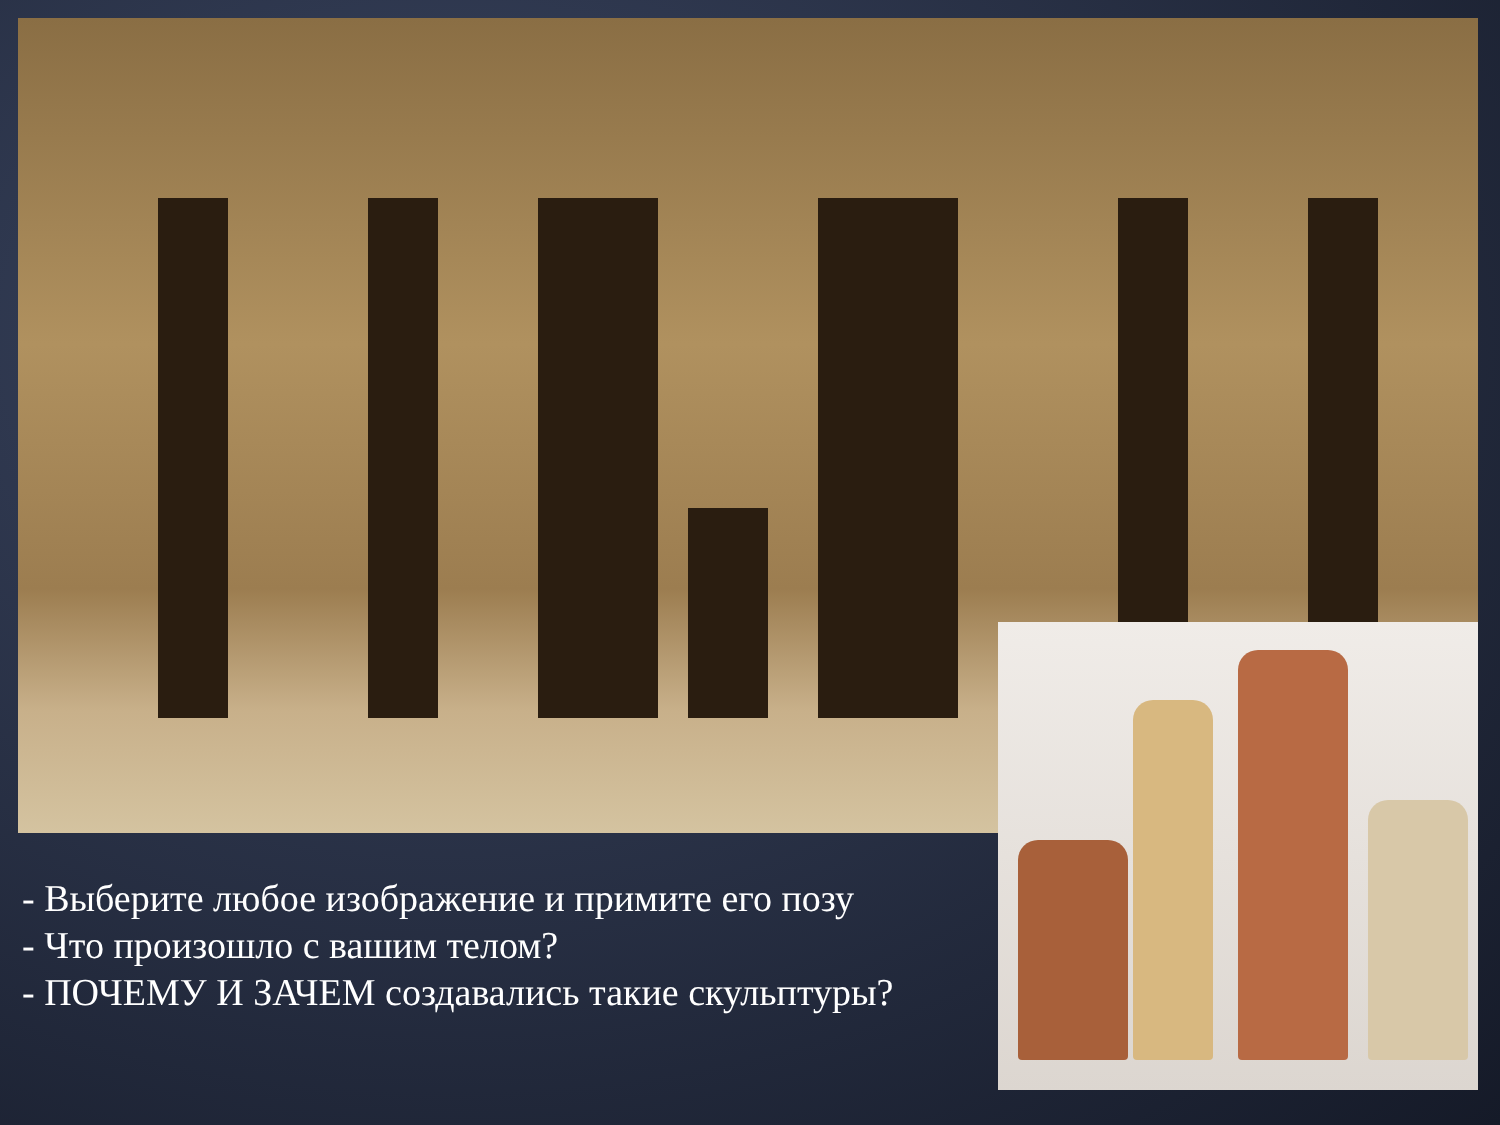- Выберите любое изображение и примите его позу
- Что произошло с вашим телом?
- ПОЧЕМУ И ЗАЧЕМ создавались такие скульптуры?